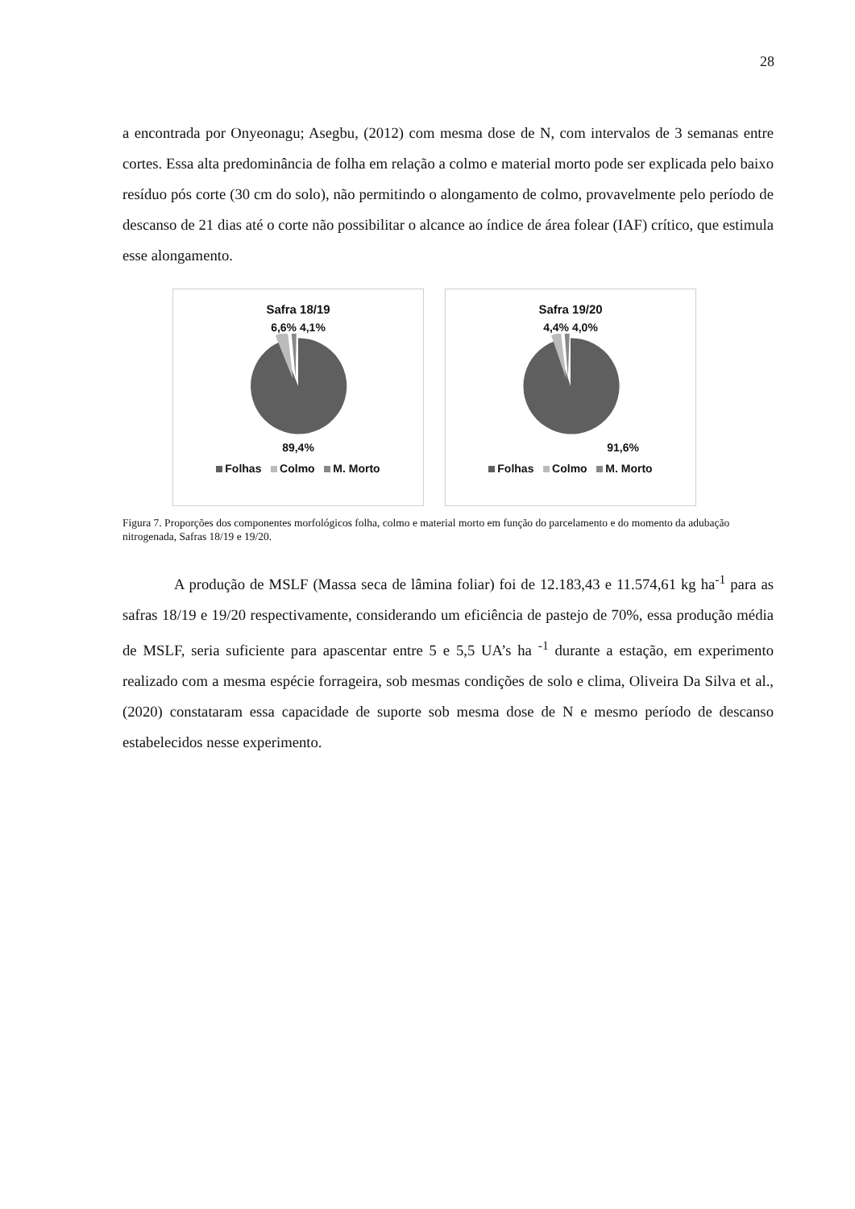28
a encontrada por Onyeonagu; Asegbu, (2012) com mesma dose de N, com intervalos de 3 semanas entre cortes. Essa alta predominância de folha em relação a colmo e material morto pode ser explicada pelo baixo resíduo pós corte (30 cm do solo), não permitindo o alongamento de colmo, provavelmente pelo período de descanso de 21 dias até o corte não possibilitar o alcance ao índice de área folear (IAF) crítico, que estimula esse alongamento.
Safra 18/19
6,6% 4,1%
89,4%
Folhas Colmo M. Morto
Safra 19/20
4,4% 4,0%
91,6%
Folhas Colmo M. Morto
Figura 7. Proporções dos componentes morfológicos folha, colmo e material morto em função do parcelamento e do momento da adubação nitrogenada, Safras 18/19 e 19/20.
A produção de MSLF (Massa seca de lâmina foliar) foi de 12.183,43 e 11.574,61 kg ha<sup>-1</sup> para as safras 18/19 e 19/20 respectivamente, considerando um eficiência de pastejo de 70%, essa produção média de MSLF, seria suficiente para apascentar entre 5 e 5,5 UA’s ha <sup>-1</sup> durante a estação, em experimento realizado com a mesma espécie forrageira, sob mesmas condições de solo e clima, Oliveira Da Silva et al., (2020) constataram essa capacidade de suporte sob mesma dose de N e mesmo período de descanso estabelecidos nesse experimento.